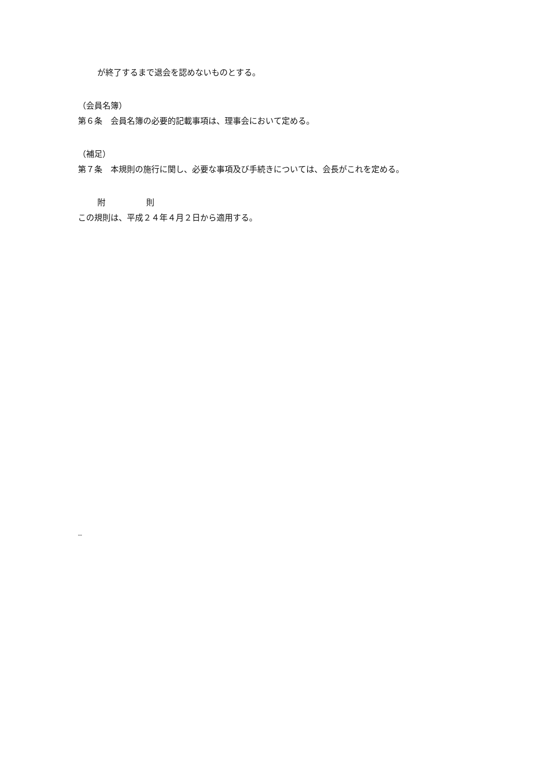が終了するまで退会を認めないものとする。
（会員名簿）
第６条　会員名簿の必要的記載事項は、理事会において定める。
（補足）
第７条　本規則の施行に関し、必要な事項及び手続きについては、会長がこれを定める。
附　　　　　則
この規則は、平成２４年４月２日から適用する。
--